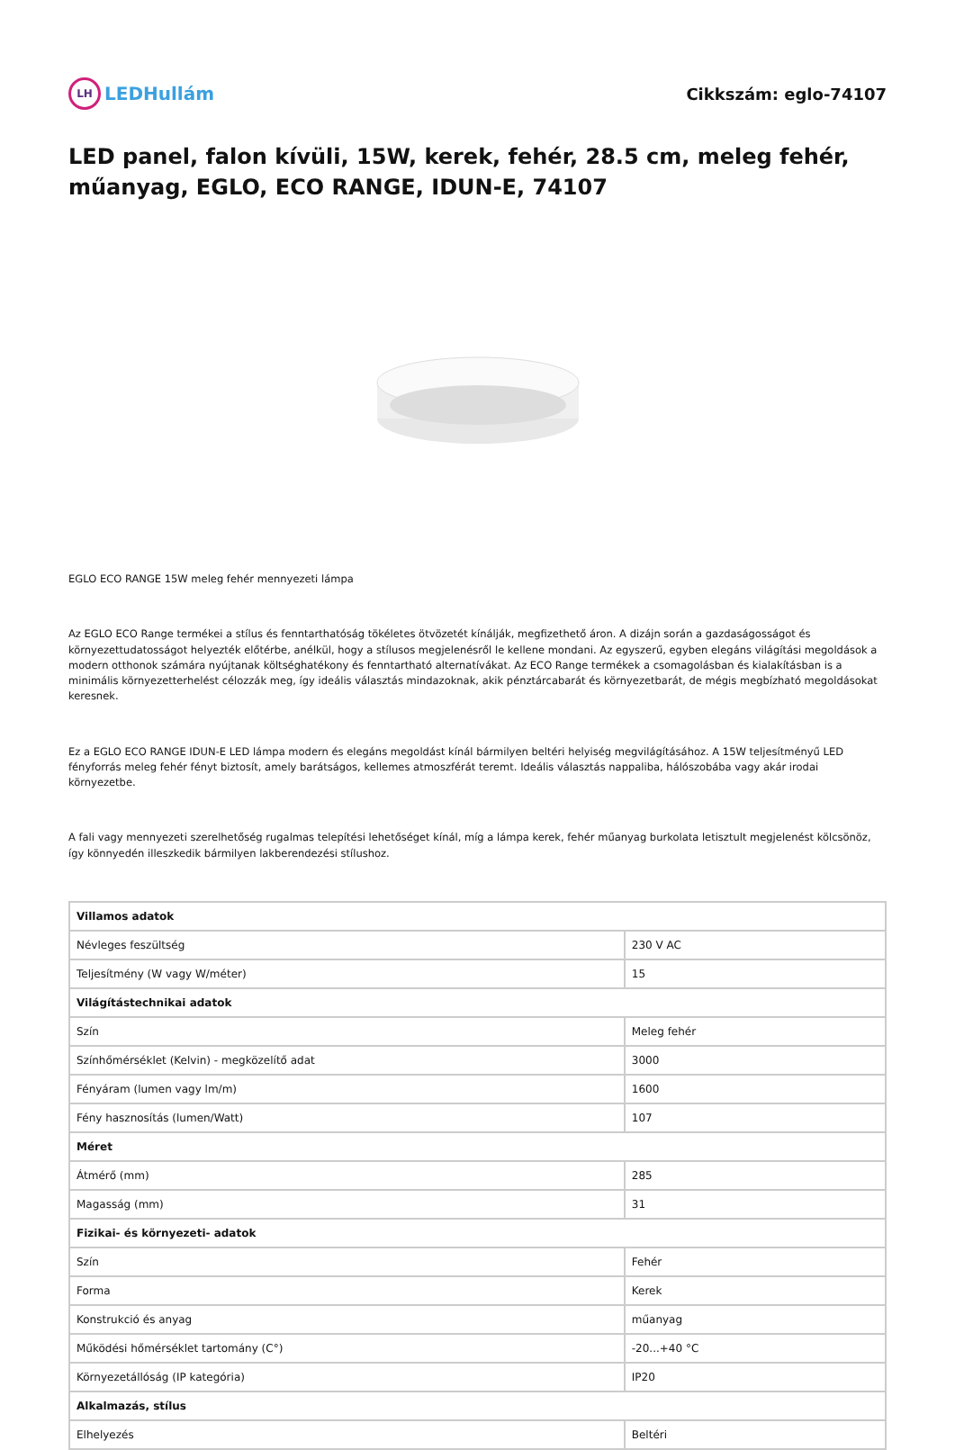LH LEDHullám Cikkszám: eglo-74107
LED panel, falon kívüli, 15W, kerek, fehér, 28.5 cm, meleg fehér, műanyag, EGLO, ECO RANGE, IDUN-E, 74107
EGLO ECO RANGE 15W meleg fehér mennyezeti lámpa
Az EGLO ECO Range termékei a stílus és fenntarthatóság tökéletes ötvözetét kínálják, megfizethető áron. A dizájn során a gazdaságosságot és környezettudatosságot helyezték előtérbe, anélkül, hogy a stílusos megjelenésről le kellene mondani. Az egyszerű, egyben elegáns világítási megoldások a modern otthonok számára nyújtanak költséghatékony és fenntartható alternatívákat. Az ECO Range termékek a csomagolásban és kialakításban is a minimális környezetterhelést célozzák meg, így ideális választás mindazoknak, akik pénztárcabarát és környezetbarát, de mégis megbízható megoldásokat keresnek.
Ez a EGLO ECO RANGE IDUN-E LED lámpa modern és elegáns megoldást kínál bármilyen beltéri helyiség megvilágításához. A 15W teljesítményű LED fényforrás meleg fehér fényt biztosít, amely barátságos, kellemes atmoszférát teremt. Ideális választás nappaliba, hálószobába vagy akár irodai környezetbe.
A fali vagy mennyezeti szerelhetőség rugalmas telepítési lehetőséget kínál, míg a lámpa kerek, fehér műanyag burkolata letisztult megjelenést kölcsönöz, így könnyedén illeszkedik bármilyen lakberendezési stílushoz.
| Villamos adatok | |
| --- | --- |
| Névleges feszültség | 230 V AC |
| Teljesítmény (W vagy W/méter) | 15 |
| Világítástechnikai adatok | |
| Szín | Meleg fehér |
| Színhőmérséklet (Kelvin) - megközelítő adat | 3000 |
| Fényáram (lumen vagy lm/m) | 1600 |
| Fény hasznosítás (lumen/Watt) | 107 |
| Méret | |
| Átmérő (mm) | 285 |
| Magasság (mm) | 31 |
| Fizikai- és környezeti- adatok | |
| Szín | Fehér |
| Forma | Kerek |
| Konstrukció és anyag | műanyag |
| Működési hőmérséklet tartomány (C°) | -20...+40 °C |
| Környezetállóság (IP kategória) | IP20 |
| Alkalmazás, stílus | |
| Elhelyezés | Beltéri |